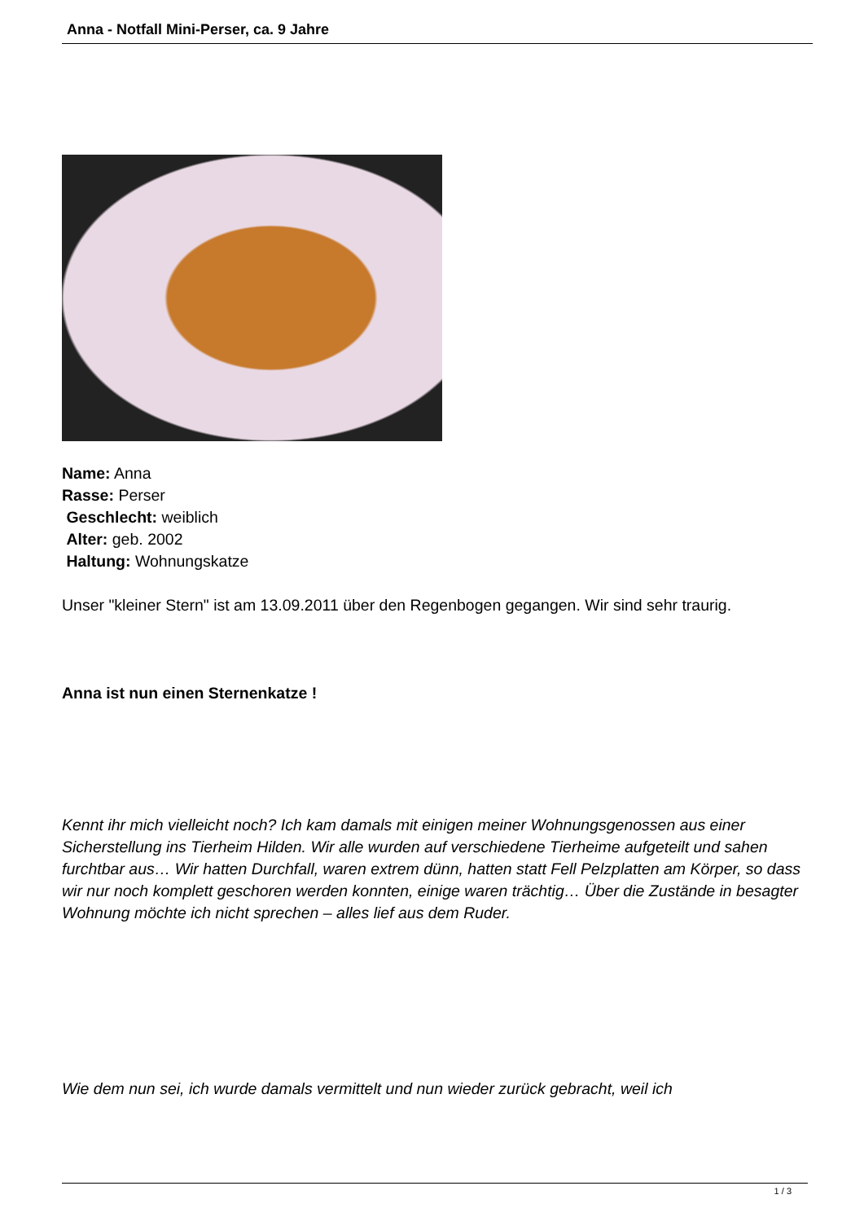Anna - Notfall Mini-Perser, ca. 9 Jahre
Name: Anna
Rasse: Perser
Geschlecht: weiblich
Alter: geb. 2002
Haltung: Wohnungskatze
Unser "kleiner Stern" ist am 13.09.2011 über den Regenbogen gegangen. Wir sind sehr traurig.
Anna ist nun einen Sternenkatze !
Kennt ihr mich vielleicht noch? Ich kam damals mit einigen meiner Wohnungsgenossen aus einer Sicherstellung ins Tierheim Hilden. Wir alle wurden auf verschiedene Tierheime aufgeteilt und sahen furchtbar aus… Wir hatten Durchfall, waren extrem dünn, hatten statt Fell Pelzplatten am Körper, so dass wir nur noch komplett geschoren werden konnten, einige waren trächtig… Über die Zustände in besagter Wohnung möchte ich nicht sprechen – alles lief aus dem Ruder.
Wie dem nun sei, ich wurde damals vermittelt und nun wieder zurück gebracht, weil ich
1 / 3